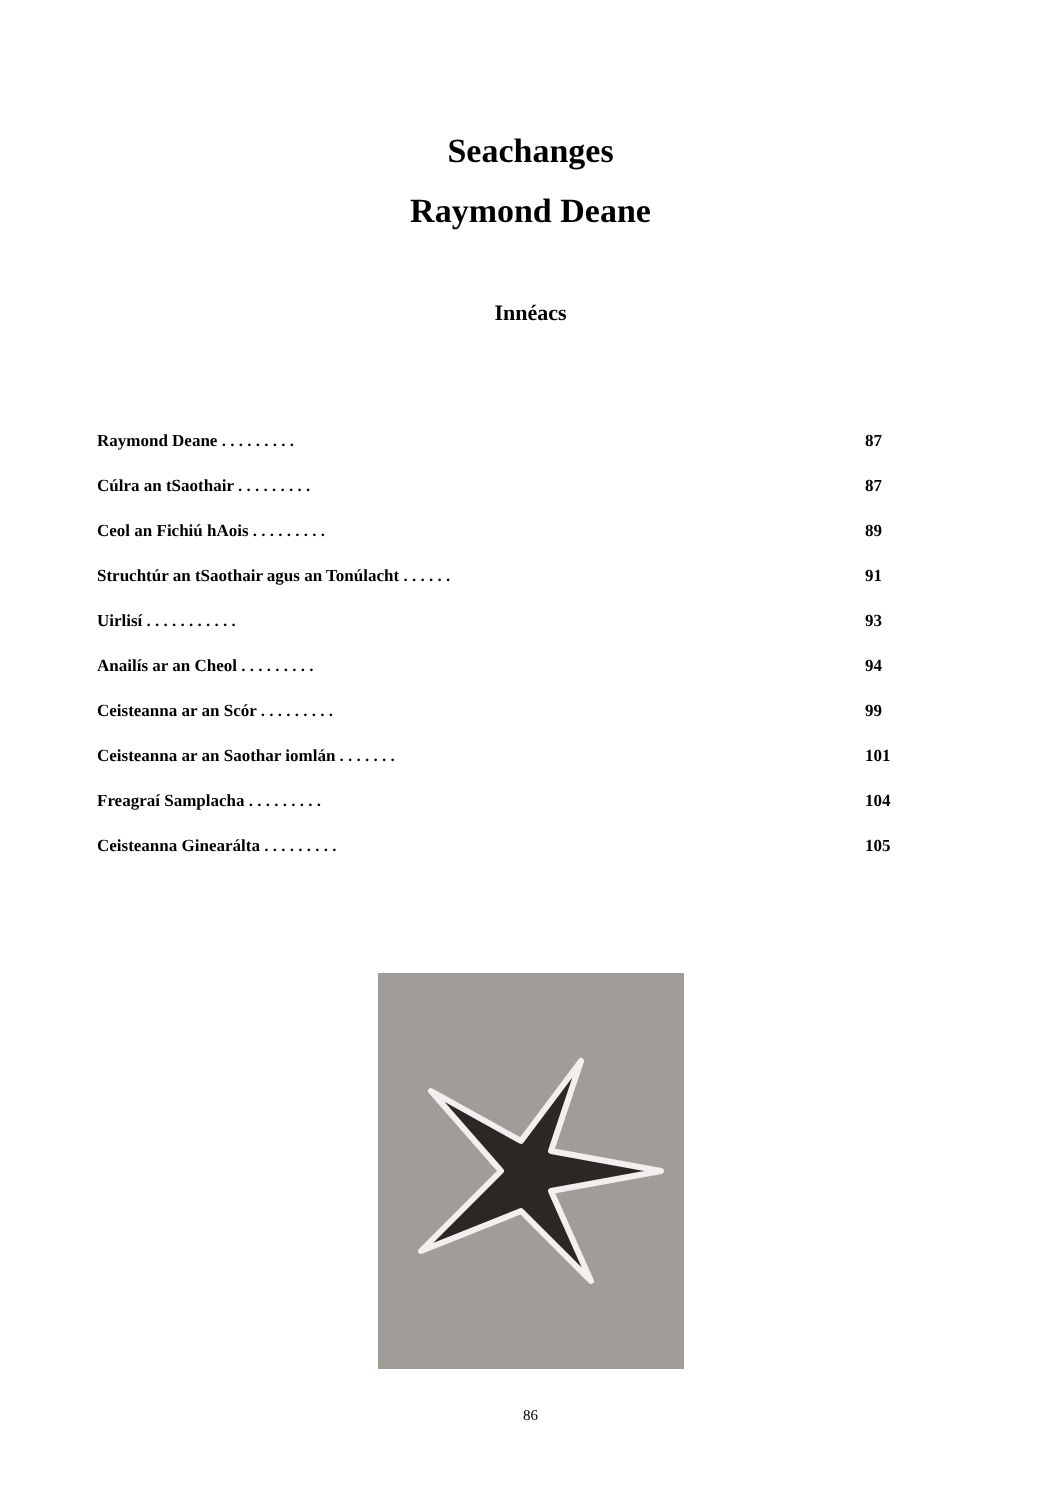Seachanges
Raymond Deane
Innéacs
Raymond Deane . . . . . . . . . 87
Cúlra an tSaothair . . . . . . . . . 87
Ceol an Fichiú hAois . . . . . . . . . 89
Struchtúr an tSaothair agus an Tonúlacht . . . . . . 91
Uirlisí . . . . . . . . . . . 93
Anailís ar an Cheol . . . . . . . . . 94
Ceisteanna ar an Scór . . . . . . . . . 99
Ceisteanna ar an Saothar iomlán . . . . . . . 101
Freagraí Samplacha . . . . . . . . . 104
Ceisteanna Ginearálta . . . . . . . . . 105
86